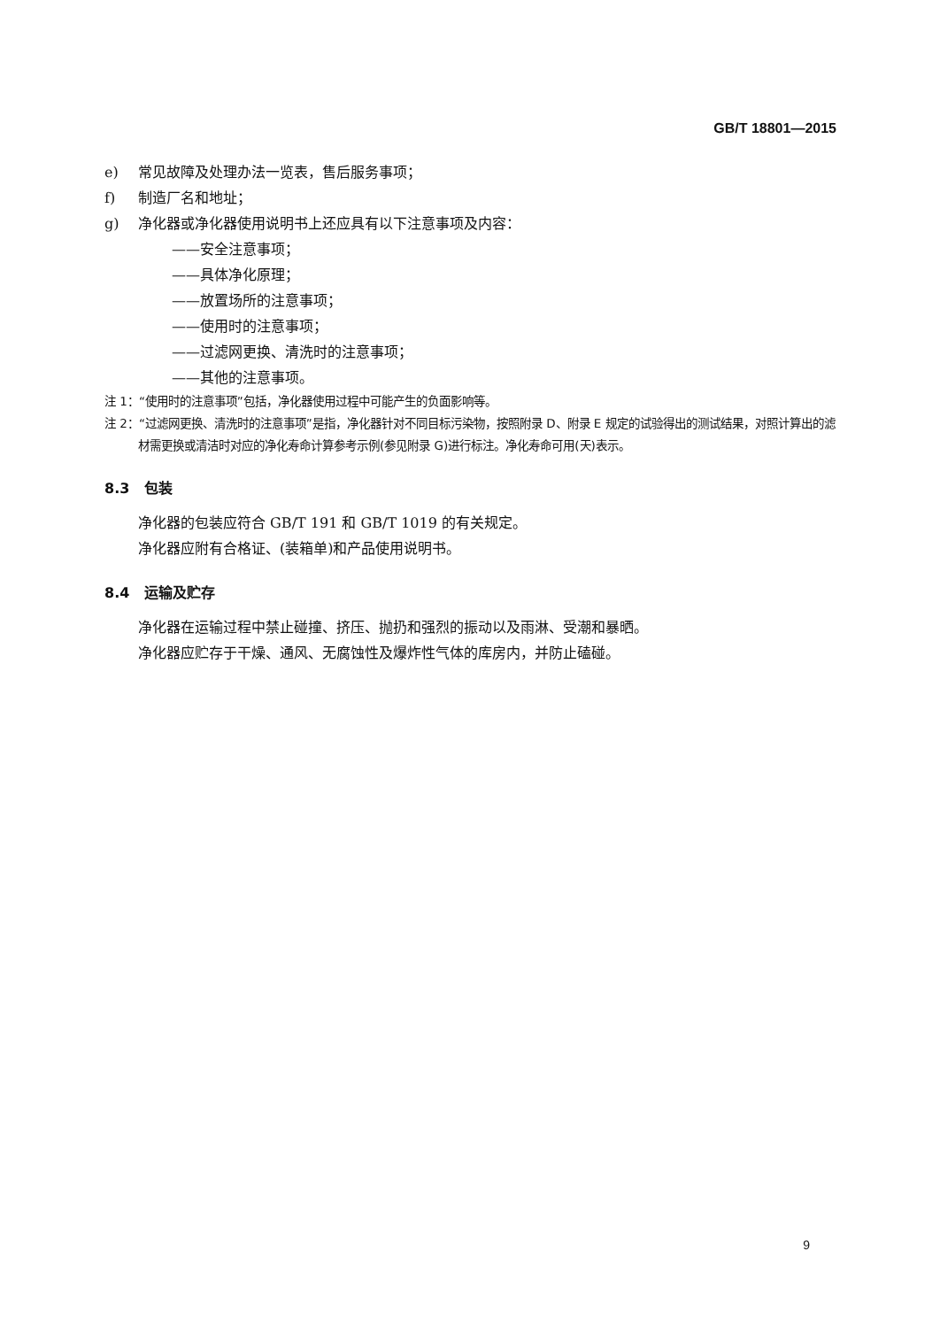GB/T 18801—2015
e) 常见故障及处理办法一览表，售后服务事项；
f) 制造厂名和地址；
g) 净化器或净化器使用说明书上还应具有以下注意事项及内容：
——安全注意事项；
——具体净化原理；
——放置场所的注意事项；
——使用时的注意事项；
——过滤网更换、清洗时的注意事项；
——其他的注意事项。
注 1：“使用时的注意事项”包括，净化器使用过程中可能产生的负面影响等。
注 2：“过滤网更换、清洗时的注意事项”是指，净化器针对不同目标污染物，按照附录 D、附录 E 规定的试验得出的测试结果，对照计算出的滤材需更换或清洁时对应的净化寿命计算参考示例(参见附录 G)进行标注。净化寿命可用(天)表示。
8.3 包装
净化器的包装应符合 GB/T 191 和 GB/T 1019 的有关规定。
净化器应附有合格证、(装箱单)和产品使用说明书。
8.4 运输及贮存
净化器在运输过程中禁止碰撞、挤压、抛扔和强烈的振动以及雨淋、受潮和暴晒。
净化器应贮存于干燥、通风、无腐蚀性及爆炸性气体的库房内，并防止磕碰。
9